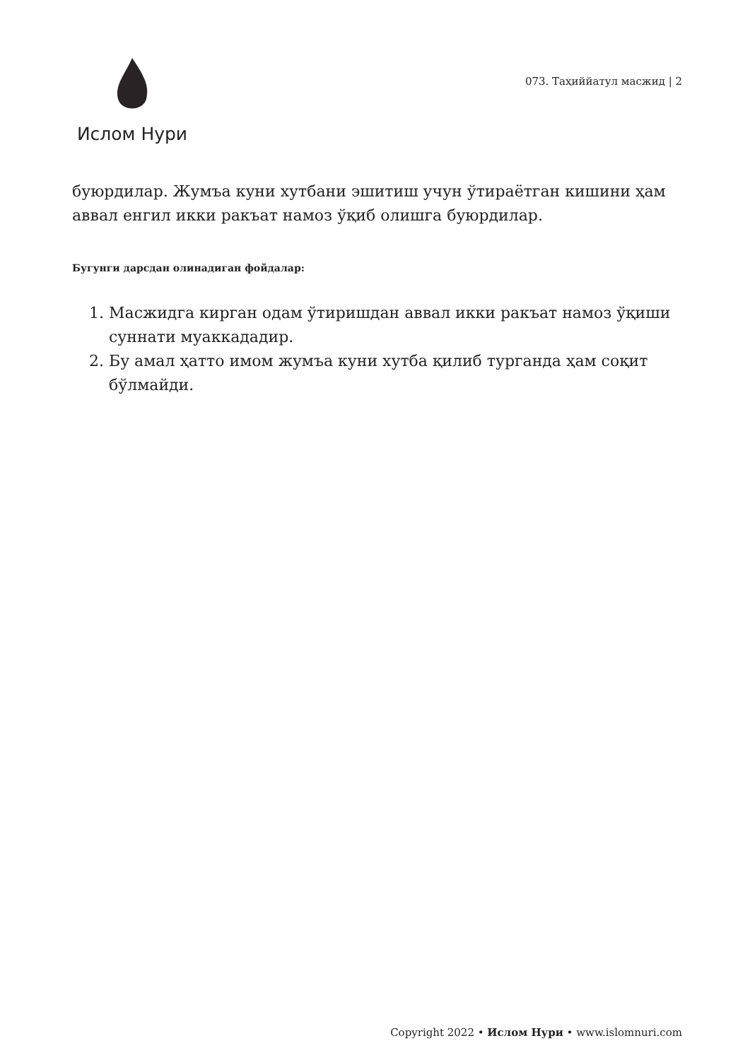Ислом Нури
073. Таҳиййатул масжид | 2
буюрдилар. Жумъа куни хутбани эшитиш учун ўтираётган кишини ҳам аввал енгил икки ракъат намоз ўқиб олишга буюрдилар.
Бугунги дарсдан олинадиган фойдалар:
1. Масжидга кирган одам ўтиришдан аввал икки ракъат намоз ўқиши суннати муаккададир.
2. Бу амал ҳатто имом жумъа куни хутба қилиб турганда ҳам соқит бўлмайди.
Copyright 2022 • Ислом Нури • www.islomnuri.com